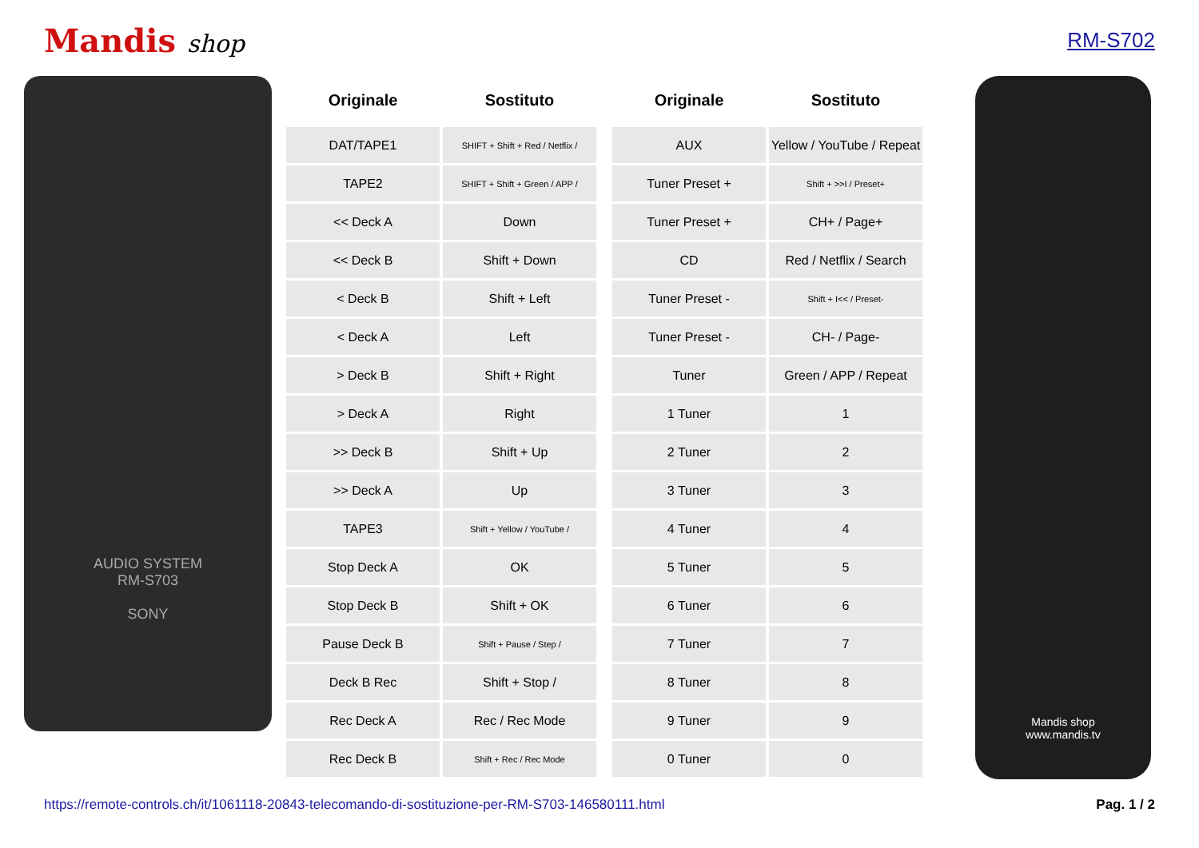Mandis shop
RM-S702
AUDIO SYSTEM
RM-S703
SONY
| Originale | Sostituto |
| --- | --- |
| DAT/TAPE1 | SHIFT + Shift + Red / Netflix / |
| TAPE2 | SHIFT + Shift + Green / APP / |
| << Deck A | Down |
| << Deck B | Shift + Down |
| < Deck B | Shift + Left |
| < Deck A | Left |
| > Deck B | Shift + Right |
| > Deck A | Right |
| >> Deck B | Shift + Up |
| >> Deck A | Up |
| TAPE3 | Shift + Yellow / YouTube / |
| Stop Deck A | OK |
| Stop Deck B | Shift + OK |
| Pause Deck B | Shift + Pause / Step / |
| Deck B Rec | Shift + Stop / |
| Rec Deck A | Rec / Rec Mode |
| Rec Deck B | Shift + Rec / Rec Mode |
| Originale | Sostituto |
| --- | --- |
| AUX | Yellow / YouTube / Repeat |
| Tuner Preset + | Shift + >>I / Preset+ |
| Tuner Preset + | CH+ / Page+ |
| CD | Red / Netflix / Search |
| Tuner Preset - | Shift + I<< / Preset- |
| Tuner Preset - | CH- / Page- |
| Tuner | Green / APP / Repeat |
| 1 Tuner | 1 |
| 2 Tuner | 2 |
| 3 Tuner | 3 |
| 4 Tuner | 4 |
| 5 Tuner | 5 |
| 6 Tuner | 6 |
| 7 Tuner | 7 |
| 8 Tuner | 8 |
| 9 Tuner | 9 |
| 0 Tuner | 0 |
Mandis shop
www.mandis.tv
https://remote-controls.ch/it/1061118-20843-telecomando-di-sostituzione-per-RM-S703-146580111.html Pag. 1 / 2